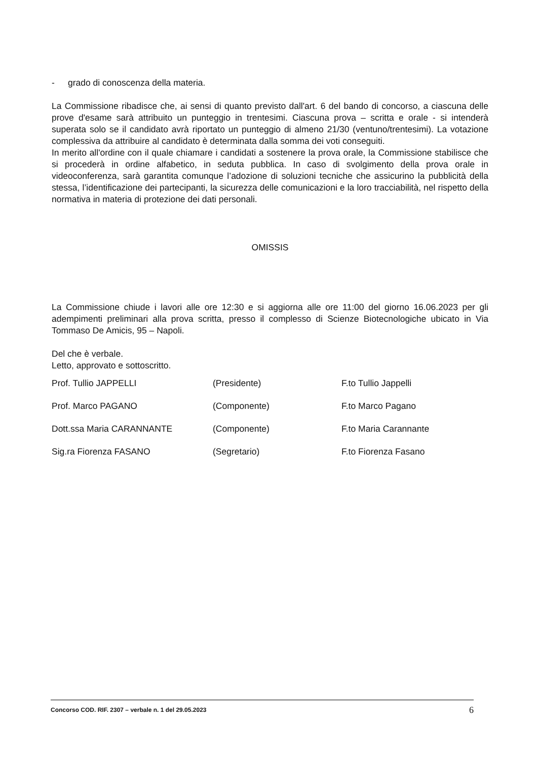- grado di conoscenza della materia.
La Commissione ribadisce che, ai sensi di quanto previsto dall'art. 6 del bando di concorso, a ciascuna delle prove d'esame sarà attribuito un punteggio in trentesimi. Ciascuna prova – scritta e orale - si intenderà superata solo se il candidato avrà riportato un punteggio di almeno 21/30 (ventuno/trentesimi). La votazione complessiva da attribuire al candidato è determinata dalla somma dei voti conseguiti.
In merito all'ordine con il quale chiamare i candidati a sostenere la prova orale, la Commissione stabilisce che si procederà in ordine alfabetico, in seduta pubblica. In caso di svolgimento della prova orale in videoconferenza, sarà garantita comunque l’adozione di soluzioni tecniche che assicurino la pubblicità della stessa, l’identificazione dei partecipanti, la sicurezza delle comunicazioni e la loro tracciabilità, nel rispetto della normativa in materia di protezione dei dati personali.
OMISSIS
La Commissione chiude i lavori alle ore 12:30 e si aggiorna alle ore 11:00 del giorno 16.06.2023 per gli adempimenti preliminari alla prova scritta, presso il complesso di Scienze Biotecnologiche ubicato in Via Tommaso De Amicis, 95 – Napoli.
Del che è verbale.
Letto, approvato e sottoscritto.
| Prof. Tullio JAPPELLI | (Presidente) | F.to Tullio Jappelli |
| Prof. Marco PAGANO | (Componente) | F.to Marco Pagano |
| Dott.ssa Maria CARANNANTE | (Componente) | F.to Maria Carannante |
| Sig.ra Fiorenza FASANO | (Segretario) | F.to Fiorenza Fasano |
Concorso COD. RIF. 2307 – verbale n. 1 del 29.05.2023 6